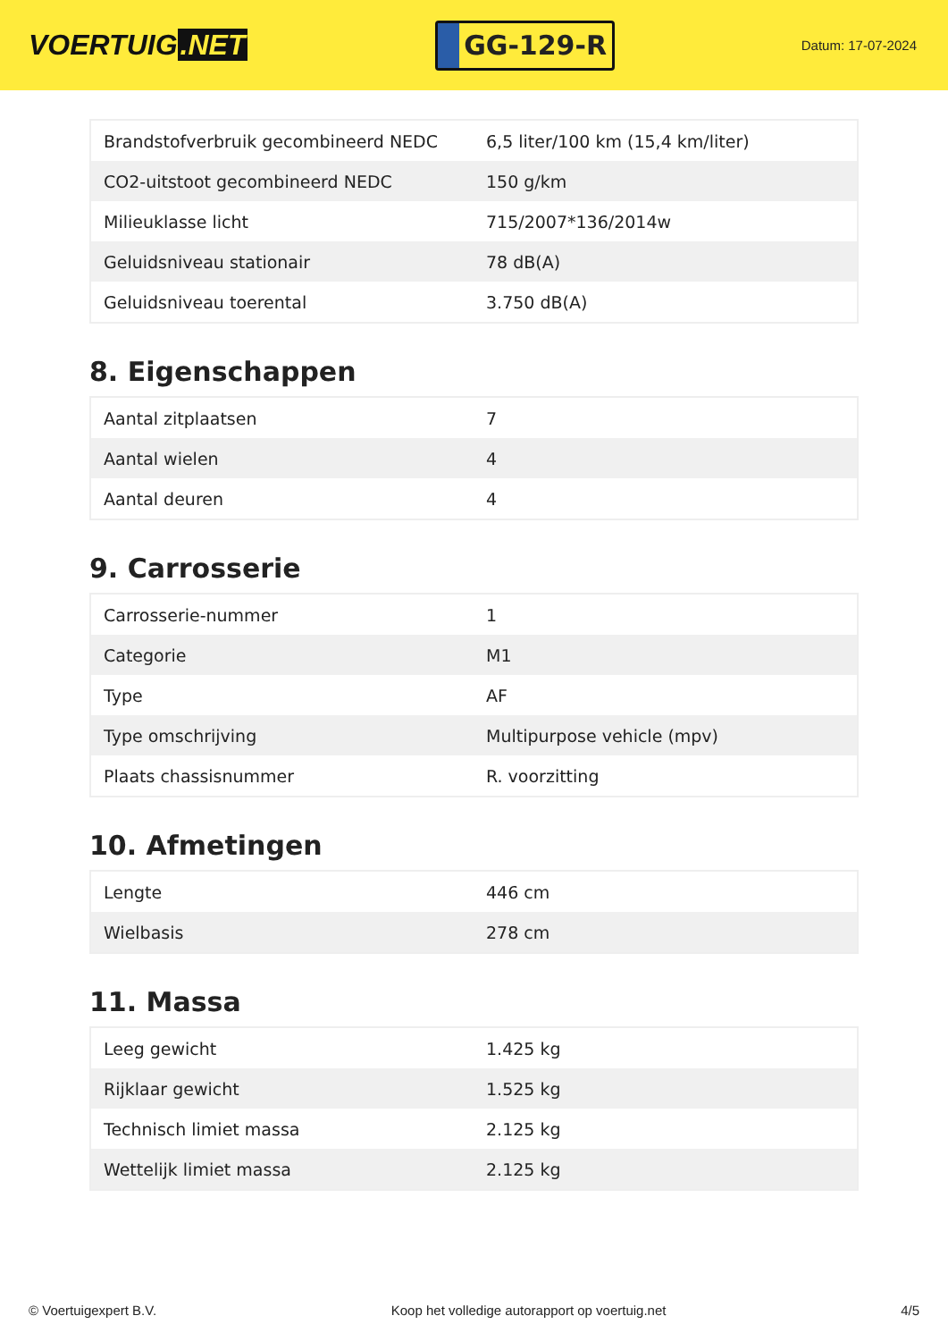VOERTUIG.NET
GG-129-R
Datum: 17-07-2024
| Brandstofverbruik gecombineerd NEDC | 6,5 liter/100 km (15,4 km/liter) |
| CO2-uitstoot gecombineerd NEDC | 150 g/km |
| Milieuklasse licht | 715/2007*136/2014w |
| Geluidsniveau stationair | 78 dB(A) |
| Geluidsniveau toerental | 3.750 dB(A) |
8. Eigenschappen
| Aantal zitplaatsen | 7 |
| Aantal wielen | 4 |
| Aantal deuren | 4 |
9. Carrosserie
| Carrosserie-nummer | 1 |
| Categorie | M1 |
| Type | AF |
| Type omschrijving | Multipurpose vehicle (mpv) |
| Plaats chassisnummer | R. voorzitting |
10. Afmetingen
| Lengte | 446 cm |
| Wielbasis | 278 cm |
11. Massa
| Leeg gewicht | 1.425 kg |
| Rijklaar gewicht | 1.525 kg |
| Technisch limiet massa | 2.125 kg |
| Wettelijk limiet massa | 2.125 kg |
© Voertuigexpert B.V. Koop het volledige autorapport op voertuig.net 4/5